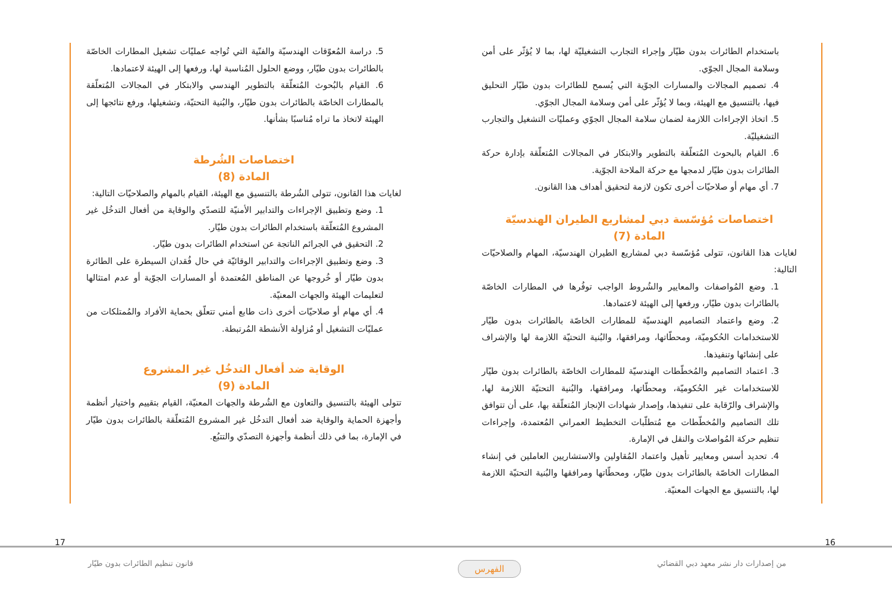باستخدام الطائرات بدون طيّار وإجراء التجارب التشغيليّة لها، بما لا يُؤثّر على أمن وسلامة المجال الجوّي.
4. تصميم المجالات والمسارات الجوّية التي يُسمح للطائرات بدون طيّار التحليق فيها، بالتنسيق مع الهيئة، وبما لا يُؤثّر على أمن وسلامة المجال الجوّي.
5. اتخاذ الإجراءات اللازمة لضمان سلامة المجال الجوّي وعمليّات التشغيل والتجارب التشغيليّة.
6. القيام بالبحوث المُتعلّقة بالتطوير والابتكار في المجالات المُتعلّقة بإدارة حركة الطائرات بدون طيّار لدمجها مع حركة الملاحة الجوّية.
7. أي مهام أو صلاحيّات أخرى تكون لازمة لتحقيق أهداف هذا القانون.
اختصاصات مُؤسّسة دبي لمشاريع الطيران الهندسيّة
المادة (7)
لغايات هذا القانون، تتولى مُؤسّسة دبي لمشاريع الطيران الهندسيّة، المهام والصلاحيّات التالية:
1. وضع المُواصفات والمعايير والشُروط الواجب توفُرها في المطارات الخاصّة بالطائرات بدون طيّار، ورفعها إلى الهيئة لاعتمادها.
2. وضع واعتماد التصاميم الهندسيّة للمطارات الخاصّة بالطائرات بدون طيّار للاستخدامات الحُكوميّة، ومحطّاتها، ومرافقها، والبُنية التحتيّة اللازمة لها والإشراف على إنشائها وتنفيذها.
3. اعتماد التصاميم والمُخطّطات الهندسيّة للمطارات الخاصّة بالطائرات بدون طيّار للاستخدامات غير الحُكوميّة، ومحطّاتها، ومرافقها، والبُنية التحتيّة اللازمة لها، والإشراف والرّقابة على تنفيذها، وإصدار شهادات الإنجاز المُتعلّقة بها، على أن تتوافق تلك التصاميم والمُخطّطات مع مُتطلّبات التخطيط العمراني المُعتمدة، وإجراءات تنظيم حركة المُواصلات والنقل في الإمارة.
4. تحديد أسس ومعايير تأهيل واعتماد المُقاولين والاستشاريين العاملين في إنشاء المطارات الخاصّة بالطائرات بدون طيّار، ومحطّاتها ومرافقها والبُنية التحتيّة اللازمة لها، بالتنسيق مع الجهات المعنيّة.
5. دراسة المُعوّقات الهندسيّة والفنّية التي تُواجه عمليّات تشغيل المطارات الخاصّة بالطائرات بدون طيّار، ووضع الحلول المُناسبة لها، ورفعها إلى الهيئة لاعتمادها.
6. القيام بالبُحوث المُتعلّقة بالتطوير الهندسي والابتكار في المجالات المُتعلّقة بالمطارات الخاصّة بالطائرات بدون طيّار، والبُنية التحتيّة، وتشغيلها، ورفع نتائجها إلى الهيئة لاتخاذ ما تراه مُناسبًا بشأنها.
اختصاصات الشُرطة
المادة (8)
لغايات هذا القانون، تتولى الشُرطة بالتنسيق مع الهيئة، القيام بالمهام والصلاحيّات التالية:
1. وضع وتطبيق الإجراءات والتدابير الأمنيّة للتصدّي والوقاية من أفعال التدخُل غير المشروع المُتعلّقة باستخدام الطائرات بدون طيّار.
2. التحقيق في الجرائم الناتجة عن استخدام الطائرات بدون طيّار.
3. وضع وتطبيق الإجراءات والتدابير الوقائيّة في حال فُقدان السيطرة على الطائرة بدون طيّار أو خُروجها عن المناطق المُعتمدة أو المسارات الجوّية أو عدم امتثالها لتعليمات الهيئة والجهات المعنيّة.
4. أي مهام أو صلاحيّات أخرى ذات طابع أمني تتعلّق بحماية الأفراد والمُمتلكات من عمليّات التشغيل أو مُزاولة الأنشطة المُرتبطة.
الوقاية ضد أفعال التدخُل غير المشروع
المادة (9)
تتولى الهيئة بالتنسيق والتعاون مع الشُرطة والجهات المعنيّة، القيام بتقييم واختيار أنظمة وأجهزة الحماية والوقاية ضد أفعال التدخُل غير المشروع المُتعلّقة بالطائرات بدون طيّار في الإمارة، بما في ذلك أنظمة وأجهزة التصدّي والتتبُع.
16 17
من إصدارات دار نشر معهد دبي القضائي
قانون تنظيم الطائرات بدون طيّار
الفهرس